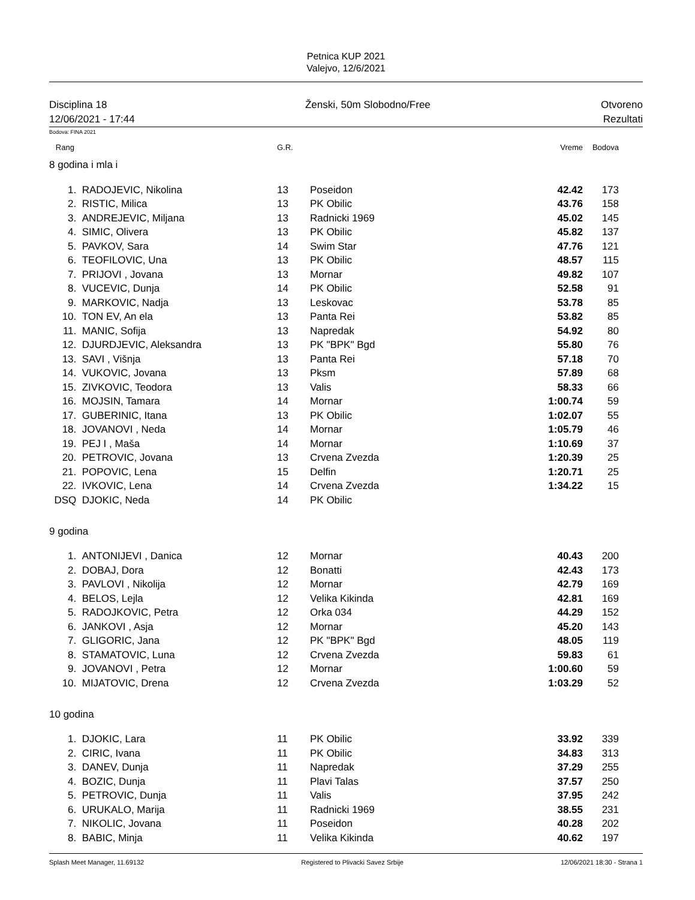Petnica KUP 2021
Valejvo, 12/6/2021
Disciplina 18
12/06/2021 - 17:44
Ženski, 50m Slobodno/Free Otvoreno
Rezultati
Bodova: FINA 2021
| Rang | | G.R. | | Vreme | Bodova | |
| 8 godina i mla i | | | | | | |
| 1. | RADOJEVIC, Nikolina | 13 | Poseidon | 42.42 | 173 | |
| 2. | RISTIC, Milica | 13 | PK Obilic | 43.76 | 158 | |
| 3. | ANDREJEVIC, Miljana | 13 | Radnicki 1969 | 45.02 | 145 | |
| 4. | SIMIC, Olivera | 13 | PK Obilic | 45.82 | 137 | |
| 5. | PAVKOV, Sara | 14 | Swim Star | 47.76 | 121 | |
| 6. | TEOFILOVIC, Una | 13 | PK Obilic | 48.57 | 115 | |
| 7. | PRIJOVI , Jovana | 13 | Mornar | 49.82 | 107 | |
| 8. | VUCEVIC, Dunja | 14 | PK Obilic | 52.58 | 91 | |
| 9. | MARKOVIC, Nadja | 13 | Leskovac | 53.78 | 85 | |
| 10. | TON EV, An ela | 13 | Panta Rei | 53.82 | 85 | |
| 11. | MANIC, Sofija | 13 | Napredak | 54.92 | 80 | |
| 12. | DJURDJEVIC, Aleksandra | 13 | PK "BPK" Bgd | 55.80 | 76 | |
| 13. | SAVI , Višnja | 13 | Panta Rei | 57.18 | 70 | |
| 14. | VUKOVIC, Jovana | 13 | Pksm | 57.89 | 68 | |
| 15. | ZIVKOVIC, Teodora | 13 | Valis | 58.33 | 66 | |
| 16. | MOJSIN, Tamara | 14 | Mornar | 1:00.74 | 59 | |
| 17. | GUBERINIC, Itana | 13 | PK Obilic | 1:02.07 | 55 | |
| 18. | JOVANOVI , Neda | 14 | Mornar | 1:05.79 | 46 | |
| 19. | PEJ I , Maša | 14 | Mornar | 1:10.69 | 37 | |
| 20. | PETROVIC, Jovana | 13 | Crvena Zvezda | 1:20.39 | 25 | |
| 21. | POPOVIC, Lena | 15 | Delfin | 1:20.71 | 25 | |
| 22. | IVKOVIC, Lena | 14 | Crvena Zvezda | 1:34.22 | 15 | |
| DSQ | DJOKIC, Neda | 14 | PK Obilic | | | |
| 9 godina | | | | | | |
| 1. | ANTONIJEVI , Danica | 12 | Mornar | 40.43 | 200 | |
| 2. | DOBAJ, Dora | 12 | Bonatti | 42.43 | 173 | |
| 3. | PAVLOVI , Nikolija | 12 | Mornar | 42.79 | 169 | |
| 4. | BELOS, Lejla | 12 | Velika Kikinda | 42.81 | 169 | |
| 5. | RADOJKOVIC, Petra | 12 | Orka 034 | 44.29 | 152 | |
| 6. | JANKOVI , Asja | 12 | Mornar | 45.20 | 143 | |
| 7. | GLIGORIC, Jana | 12 | PK "BPK" Bgd | 48.05 | 119 | |
| 8. | STAMATOVIC, Luna | 12 | Crvena Zvezda | 59.83 | 61 | |
| 9. | JOVANOVI , Petra | 12 | Mornar | 1:00.60 | 59 | |
| 10. | MIJATOVIC, Drena | 12 | Crvena Zvezda | 1:03.29 | 52 | |
| 10 godina | | | | | | |
| 1. | DJOKIC, Lara | 11 | PK Obilic | 33.92 | 339 | |
| 2. | CIRIC, Ivana | 11 | PK Obilic | 34.83 | 313 | |
| 3. | DANEV, Dunja | 11 | Napredak | 37.29 | 255 | |
| 4. | BOZIC, Dunja | 11 | Plavi Talas | 37.57 | 250 | |
| 5. | PETROVIC, Dunja | 11 | Valis | 37.95 | 242 | |
| 6. | URUKALO, Marija | 11 | Radnicki 1969 | 38.55 | 231 | |
| 7. | NIKOLIC, Jovana | 11 | Poseidon | 40.28 | 202 | |
| 8. | BABIC, Minja | 11 | Velika Kikinda | 40.62 | 197 | |
Splash Meet Manager, 11.69132 Registered to Plivacki Savez Srbije 12/06/2021 18:30 - Strana 1